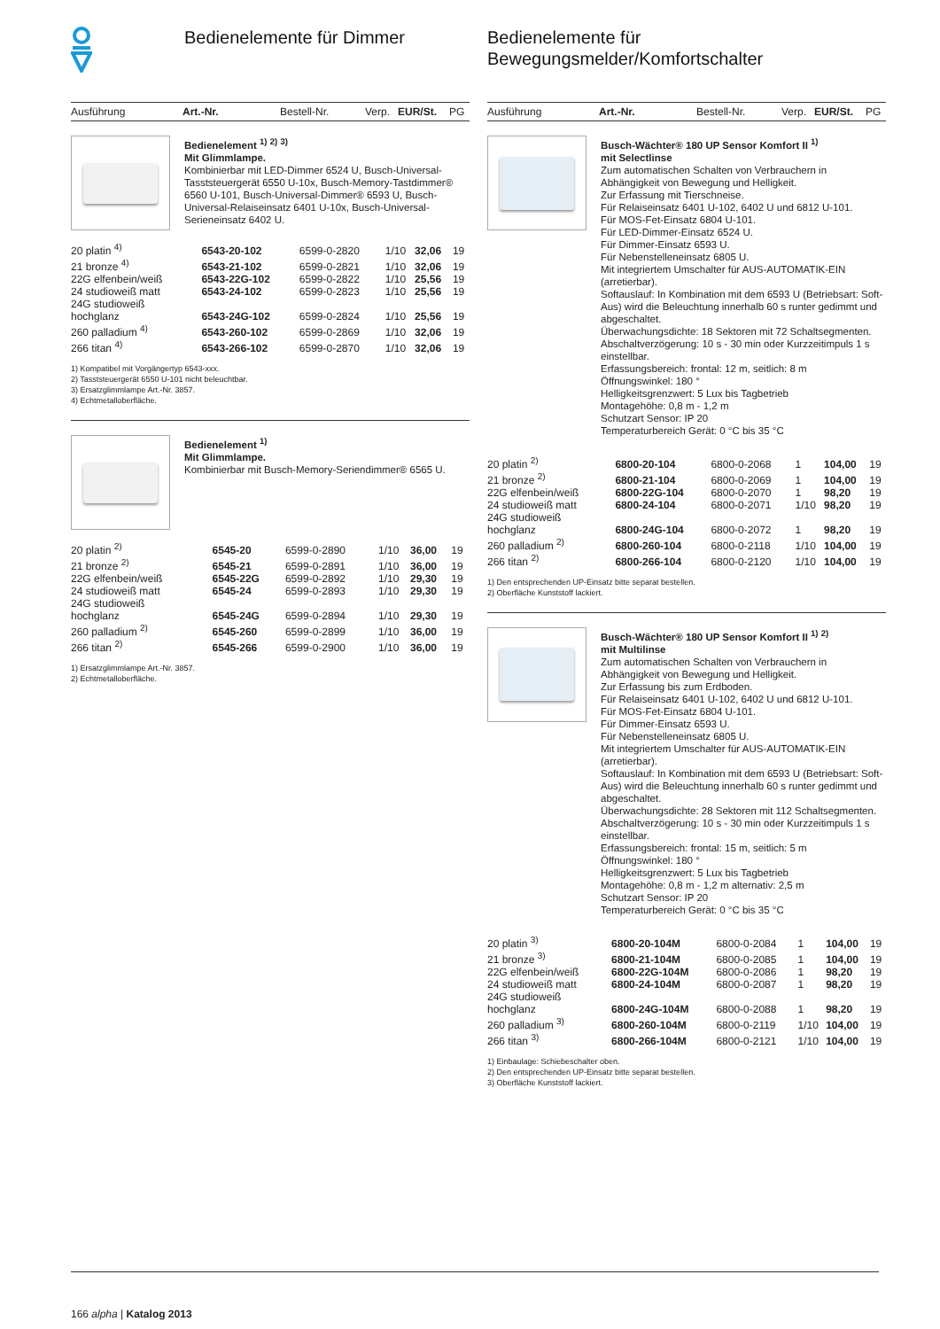Bedienelemente für Dimmer
| Ausführung | Art.-Nr. | Bestell-Nr. | Verp. | EUR/St. | PG |
| --- | --- | --- | --- | --- | --- |
Bedienelement <sup>1)</sup> <sup>2)</sup> <sup>3)</sup>
Mit Glimmlampe.
Kombinierbar mit LED-Dimmer 6524 U, Busch-Universal-Tasststeuergerät 6550 U-10x, Busch-Memory-Tastdimmer® 6560 U-101, Busch-Universal-Dimmer® 6593 U, Busch-Universal-Relaiseinsatz 6401 U-10x, Busch-Universal-Serieneinsatz 6402 U.
| 20 platin <sup>4)</sup> | 6543-20-102 | 6599-0-2820 | 1/10 | 32,06 | 19 |
| 21 bronze <sup>4)</sup> | 6543-21-102 | 6599-0-2821 | 1/10 | 32,06 | 19 |
| 22G elfenbein/weiß | 6543-22G-102 | 6599-0-2822 | 1/10 | 25,56 | 19 |
| 24 studioweiß matt | 6543-24-102 | 6599-0-2823 | 1/10 | 25,56 | 19 |
| 24G studioweiß hochglanz | 6543-24G-102 | 6599-0-2824 | 1/10 | 25,56 | 19 |
| 260 palladium <sup>4)</sup> | 6543-260-102 | 6599-0-2869 | 1/10 | 32,06 | 19 |
| 266 titan <sup>4)</sup> | 6543-266-102 | 6599-0-2870 | 1/10 | 32,06 | 19 |
1) Kompatibel mit Vorgängertyp 6543-xxx.
2) Tasststeuergerät 6550 U-101 nicht beleuchtbar.
3) Ersatzglimmlampe Art.-Nr. 3857.
4) Echtmetalloberfläche.
Bedienelement <sup>1)</sup>
Mit Glimmlampe.
Kombinierbar mit Busch-Memory-Seriendimmer® 6565 U.
| 20 platin <sup>2)</sup> | 6545-20 | 6599-0-2890 | 1/10 | 36,00 | 19 |
| 21 bronze <sup>2)</sup> | 6545-21 | 6599-0-2891 | 1/10 | 36,00 | 19 |
| 22G elfenbein/weiß | 6545-22G | 6599-0-2892 | 1/10 | 29,30 | 19 |
| 24 studioweiß matt | 6545-24 | 6599-0-2893 | 1/10 | 29,30 | 19 |
| 24G studioweiß hochglanz | 6545-24G | 6599-0-2894 | 1/10 | 29,30 | 19 |
| 260 palladium <sup>2)</sup> | 6545-260 | 6599-0-2899 | 1/10 | 36,00 | 19 |
| 266 titan <sup>2)</sup> | 6545-266 | 6599-0-2900 | 1/10 | 36,00 | 19 |
1) Ersatzglimmlampe Art.-Nr. 3857.
2) Echtmetalloberfläche.
Bedienelemente für
Bewegungsmelder/Komfortschalter
| Ausführung | Art.-Nr. | Bestell-Nr. | Verp. | EUR/St. | PG |
| --- | --- | --- | --- | --- | --- |
Busch-Wächter® 180 UP Sensor Komfort II <sup>1)</sup>
mit Selectlinse
Zum automatischen Schalten von Verbrauchern in Abhängigkeit von Bewegung und Helligkeit.
Zur Erfassung mit Tierschneise.
Für Relaiseinsatz 6401 U-102, 6402 U und 6812 U-101.
Für MOS-Fet-Einsatz 6804 U-101.
Für LED-Dimmer-Einsatz 6524 U.
Für Dimmer-Einsatz 6593 U.
Für Nebenstelleneinsatz 6805 U.
Mit integriertem Umschalter für AUS-AUTOMATIK-EIN (arretierbar).
Softauslauf: In Kombination mit dem 6593 U (Betriebsart: Soft-Aus) wird die Beleuchtung innerhalb 60 s runter gedimmt und abgeschaltet.
Überwachungsdichte: 18 Sektoren mit 72 Schaltsegmenten.
Abschaltverzögerung: 10 s - 30 min oder Kurzzeitimpuls 1 s einstellbar.
Erfassungsbereich: frontal: 12 m, seitlich: 8 m
Öffnungswinkel: 180 °
Helligkeitsgrenzwert: 5 Lux bis Tagbetrieb
Montagehöhe: 0,8 m - 1,2 m
Schutzart Sensor: IP 20
Temperaturbereich Gerät: 0 °C bis 35 °C
| 20 platin <sup>2)</sup> | 6800-20-104 | 6800-0-2068 | 1 | 104,00 | 19 |
| 21 bronze <sup>2)</sup> | 6800-21-104 | 6800-0-2069 | 1 | 104,00 | 19 |
| 22G elfenbein/weiß | 6800-22G-104 | 6800-0-2070 | 1 | 98,20 | 19 |
| 24 studioweiß matt | 6800-24-104 | 6800-0-2071 | 1/10 | 98,20 | 19 |
| 24G studioweiß hochglanz | 6800-24G-104 | 6800-0-2072 | 1 | 98,20 | 19 |
| 260 palladium <sup>2)</sup> | 6800-260-104 | 6800-0-2118 | 1/10 | 104,00 | 19 |
| 266 titan <sup>2)</sup> | 6800-266-104 | 6800-0-2120 | 1/10 | 104,00 | 19 |
1) Den entsprechenden UP-Einsatz bitte separat bestellen.
2) Oberfläche Kunststoff lackiert.
Busch-Wächter® 180 UP Sensor Komfort II <sup>1)</sup> <sup>2)</sup>
mit Multilinse
Zum automatischen Schalten von Verbrauchern in Abhängigkeit von Bewegung und Helligkeit.
Zur Erfassung bis zum Erdboden.
Für Relaiseinsatz 6401 U-102, 6402 U und 6812 U-101.
Für MOS-Fet-Einsatz 6804 U-101.
Für Dimmer-Einsatz 6593 U.
Für Nebenstelleneinsatz 6805 U.
Mit integriertem Umschalter für AUS-AUTOMATIK-EIN (arretierbar).
Softauslauf: In Kombination mit dem 6593 U (Betriebsart: Soft-Aus) wird die Beleuchtung innerhalb 60 s runter gedimmt und abgeschaltet.
Überwachungsdichte: 28 Sektoren mit 112 Schaltsegmenten.
Abschaltverzögerung: 10 s - 30 min oder Kurzzeitimpuls 1 s einstellbar.
Erfassungsbereich: frontal: 15 m, seitlich: 5 m
Öffnungswinkel: 180 °
Helligkeitsgrenzwert: 5 Lux bis Tagbetrieb
Montagehöhe: 0,8 m - 1,2 m alternativ: 2,5 m
Schutzart Sensor: IP 20
Temperaturbereich Gerät: 0 °C bis 35 °C
| 20 platin <sup>3)</sup> | 6800-20-104M | 6800-0-2084 | 1 | 104,00 | 19 |
| 21 bronze <sup>3)</sup> | 6800-21-104M | 6800-0-2085 | 1 | 104,00 | 19 |
| 22G elfenbein/weiß | 6800-22G-104M | 6800-0-2086 | 1 | 98,20 | 19 |
| 24 studioweiß matt | 6800-24-104M | 6800-0-2087 | 1 | 98,20 | 19 |
| 24G studioweiß hochglanz | 6800-24G-104M | 6800-0-2088 | 1 | 98,20 | 19 |
| 260 palladium <sup>3)</sup> | 6800-260-104M | 6800-0-2119 | 1/10 | 104,00 | 19 |
| 266 titan <sup>3)</sup> | 6800-266-104M | 6800-0-2121 | 1/10 | 104,00 | 19 |
1) Einbaulage: Schiebeschalter oben.
2) Den entsprechenden UP-Einsatz bitte separat bestellen.
3) Oberfläche Kunststoff lackiert.
166 alpha | Katalog 2013